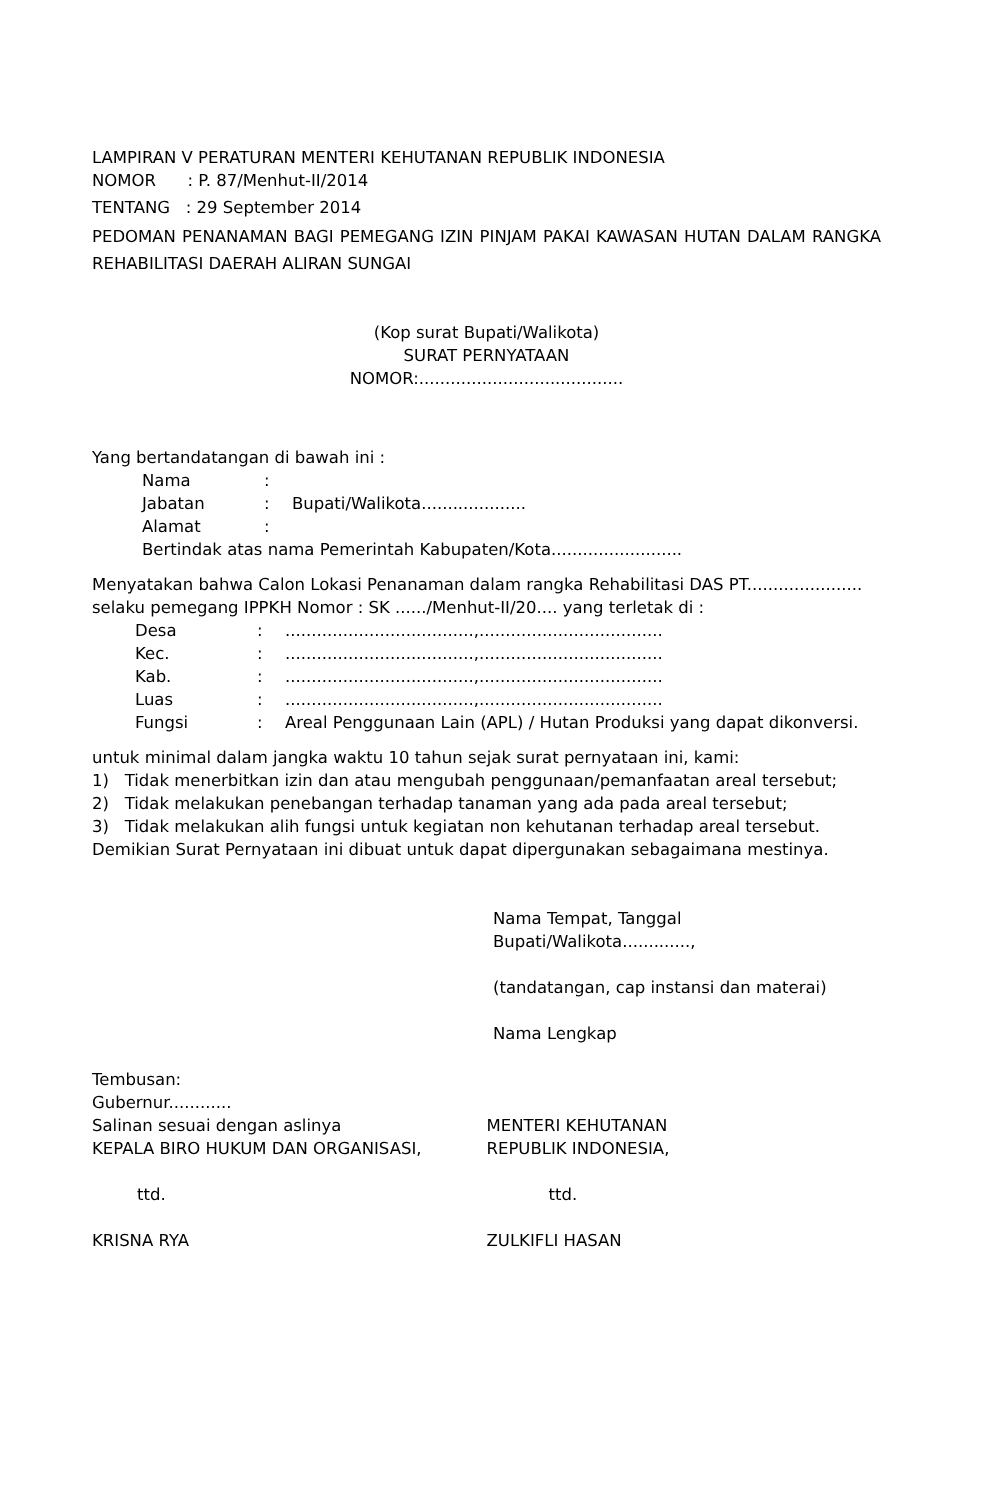LAMPIRAN V PERATURAN MENTERI KEHUTANAN REPUBLIK INDONESIA
NOMOR : P. 87/Menhut-II/2014
TENTANG : 29 September 2014
PEDOMAN PENANAMAN BAGI PEMEGANG IZIN PINJAM PAKAI KAWASAN HUTAN DALAM RANGKA REHABILITASI DAERAH ALIRAN SUNGAI
(Kop surat Bupati/Walikota)
SURAT PERNYATAAN
NOMOR:.......................................
Yang bertandatangan di bawah ini :
Nama:
Jabatan: Bupati/Walikota....................
Alamat:
Bertindak atas nama Pemerintah Kabupaten/Kota.........................
Menyatakan bahwa Calon Lokasi Penanaman dalam rangka Rehabilitasi DAS PT...................... selaku pemegang IPPKH Nomor : SK ....../Menhut-II/20.... yang terletak di :
Desa:....................................,...................................
Kec.:....................................,...................................
Kab.:....................................,...................................
Luas:....................................,...................................
Fungsi: Areal Penggunaan Lain (APL) / Hutan Produksi yang dapat dikonversi.
untuk minimal dalam jangka waktu 10 tahun sejak surat pernyataan ini, kami:
1) Tidak menerbitkan izin dan atau mengubah penggunaan/pemanfaatan areal tersebut;
2) Tidak melakukan penebangan terhadap tanaman yang ada pada areal tersebut;
3) Tidak melakukan alih fungsi untuk kegiatan non kehutanan terhadap areal tersebut.
Demikian Surat Pernyataan ini dibuat untuk dapat dipergunakan sebagaimana mestinya.
Nama Tempat, Tanggal
Bupati/Walikota.............,
(tandatangan, cap instansi dan materai)
Nama Lengkap
Tembusan:
Gubernur............
Salinan sesuai dengan aslinya
KEPALA BIRO HUKUM DAN ORGANISASI,
ttd.
KRISNA RYA
MENTERI KEHUTANAN
REPUBLIK INDONESIA,
ttd.
ZULKIFLI HASAN